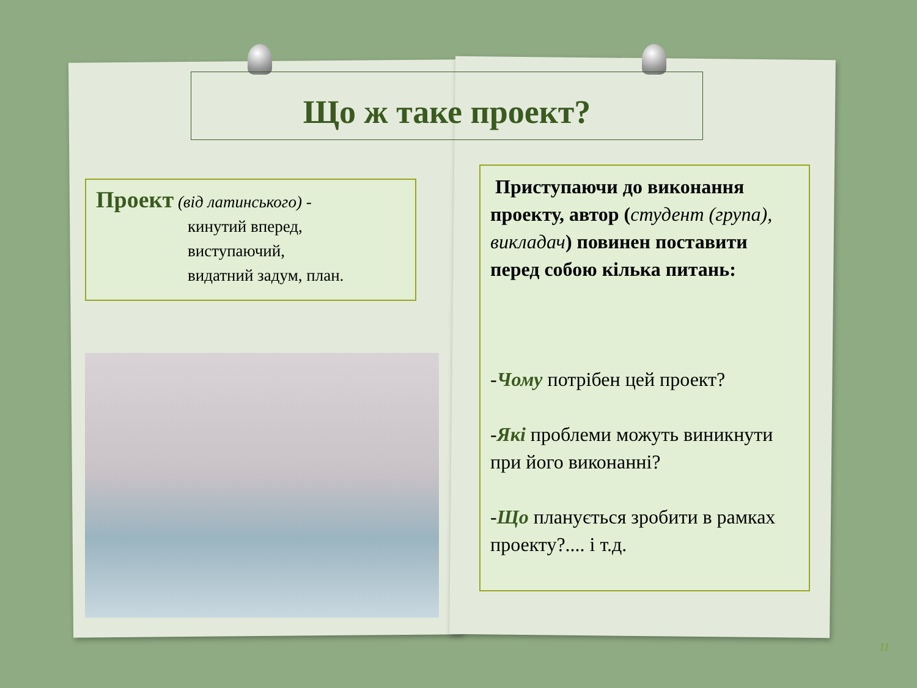Що ж таке проект?
Проект (від латинського) -
кинутий вперед,
виступаючий,
видатний задум, план.
Приступаючи до виконання проекту, автор (студент (група), викладач) повинен поставити перед собою кілька питань:
-Чому потрібен цей проект?
-Які проблеми можуть виникнути при його виконанні?
-Що планується зробити в рамках проекту?.... і т.д.
11